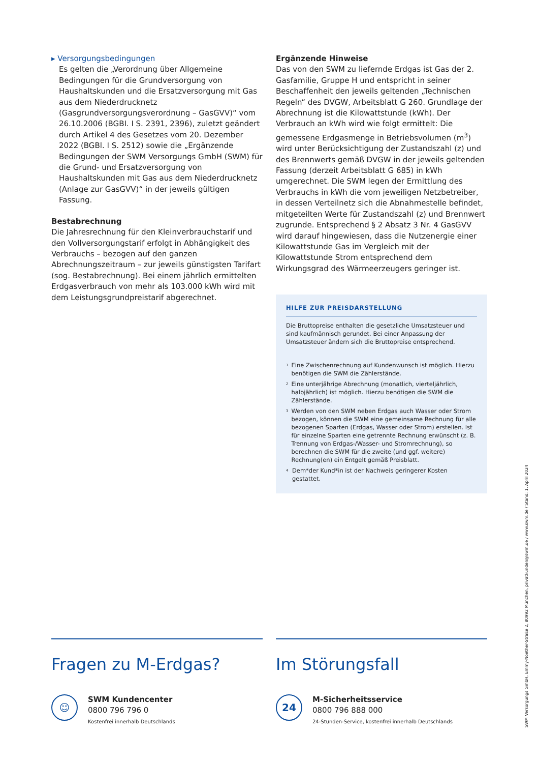▸ Versorgungsbedingungen
Es gelten die „Verordnung über Allgemeine Bedingungen für die Grundversorgung von Haushaltskunden und die Ersatzversorgung mit Gas aus dem Niederdrucknetz (Gasgrundversorgungsverordnung – GasGVV)“ vom 26.10.2006 (BGBI. I S. 2391, 2396), zuletzt geändert durch Artikel 4 des Gesetzes vom 20. Dezember 2022 (BGBl. I S. 2512) sowie die „Ergänzende Bedingungen der SWM Versorgungs GmbH (SWM) für die Grund- und Ersatzversorgung von Haushaltskunden mit Gas aus dem Niederdrucknetz (Anlage zur GasGVV)“ in der jeweils gültigen Fassung.
Bestabrechnung
Die Jahresrechnung für den Kleinverbrauchstarif und den Vollversorgungstarif erfolgt in Abhängigkeit des Verbrauchs – bezogen auf den ganzen Abrechnungszeitraum – zur jeweils günstigsten Tarifart (sog. Bestabrechnung). Bei einem jährlich ermittelten Erdgasverbrauch von mehr als 103.000 kWh wird mit dem Leistungsgrundpreistarif abgerechnet.
Ergänzende Hinweise
Das von den SWM zu liefernde Erdgas ist Gas der 2. Gasfamilie, Gruppe H und entspricht in seiner Beschaffenheit den jeweils geltenden „Technischen Regeln“ des DVGW, Arbeitsblatt G 260. Grundlage der Abrechnung ist die Kilowattstunde (kWh). Der Verbrauch an kWh wird wie folgt ermittelt: Die gemessene Erdgasmenge in Betriebsvolumen (m<sup>3</sup>) wird unter Berücksichtigung der Zustandszahl (z) und des Brennwerts gemäß DVGW in der jeweils geltenden Fassung (derzeit Arbeitsblatt G 685) in kWh umgerechnet. Die SWM legen der Ermittlung des Verbrauchs in kWh die vom jeweiligen Netzbetreiber, in dessen Verteilnetz sich die Abnahmestelle befindet, mitgeteilten Werte für Zustandszahl (z) und Brennwert zugrunde. Entsprechend § 2 Absatz 3 Nr. 4 GasGVV wird darauf hingewiesen, dass die Nutzenergie einer Kilowattstunde Gas im Vergleich mit der Kilowattstunde Strom entsprechend dem Wirkungsgrad des Wärmeerzeugers geringer ist.
HILFE ZUR PREISDARSTELLUNG
Die Bruttopreise enthalten die gesetzliche Umsatzsteuer und sind kaufmännisch gerundet. Bei einer Anpassung der Umsatzsteuer ändern sich die Bruttopreise entsprechend.
<sup>1</sup> Eine Zwischenrechnung auf Kundenwunsch ist möglich. Hierzu benötigen die SWM die Zählerstände.
<sup>2</sup> Eine unterjährige Abrechnung (monatlich, vierteljährlich, halbjährlich) ist möglich. Hierzu benötigen die SWM die Zählerstände.
<sup>3</sup> Werden von den SWM neben Erdgas auch Wasser oder Strom bezogen, können die SWM eine gemeinsame Rechnung für alle bezogenen Sparten (Erdgas, Wasser oder Strom) erstellen. Ist für einzelne Sparten eine getrennte Rechnung erwünscht (z. B. Trennung von Erdgas-/Wasser- und Stromrechnung), so berechnen die SWM für die zweite (und ggf. weitere) Rechnung(en) ein Entgelt gemäß Preisblatt.
<sup>4</sup> Dem*der Kund*in ist der Nachweis geringerer Kosten gestattet.
Fragen zu M-Erdgas?
☺
SWM Kundencenter
0800 796 796 0
Kostenfrei innerhalb Deutschlands
Im Störungsfall
24
M-Sicherheitsservice
0800 796 888 000
24-Stunden-Service, kostenfrei innerhalb Deutschlands
SWM Versorgungs GmbH, Emmy-Noether-Straße 2, 80992 München, privatkunden@swm.de / www.swm.de / Stand: 1. April 2024